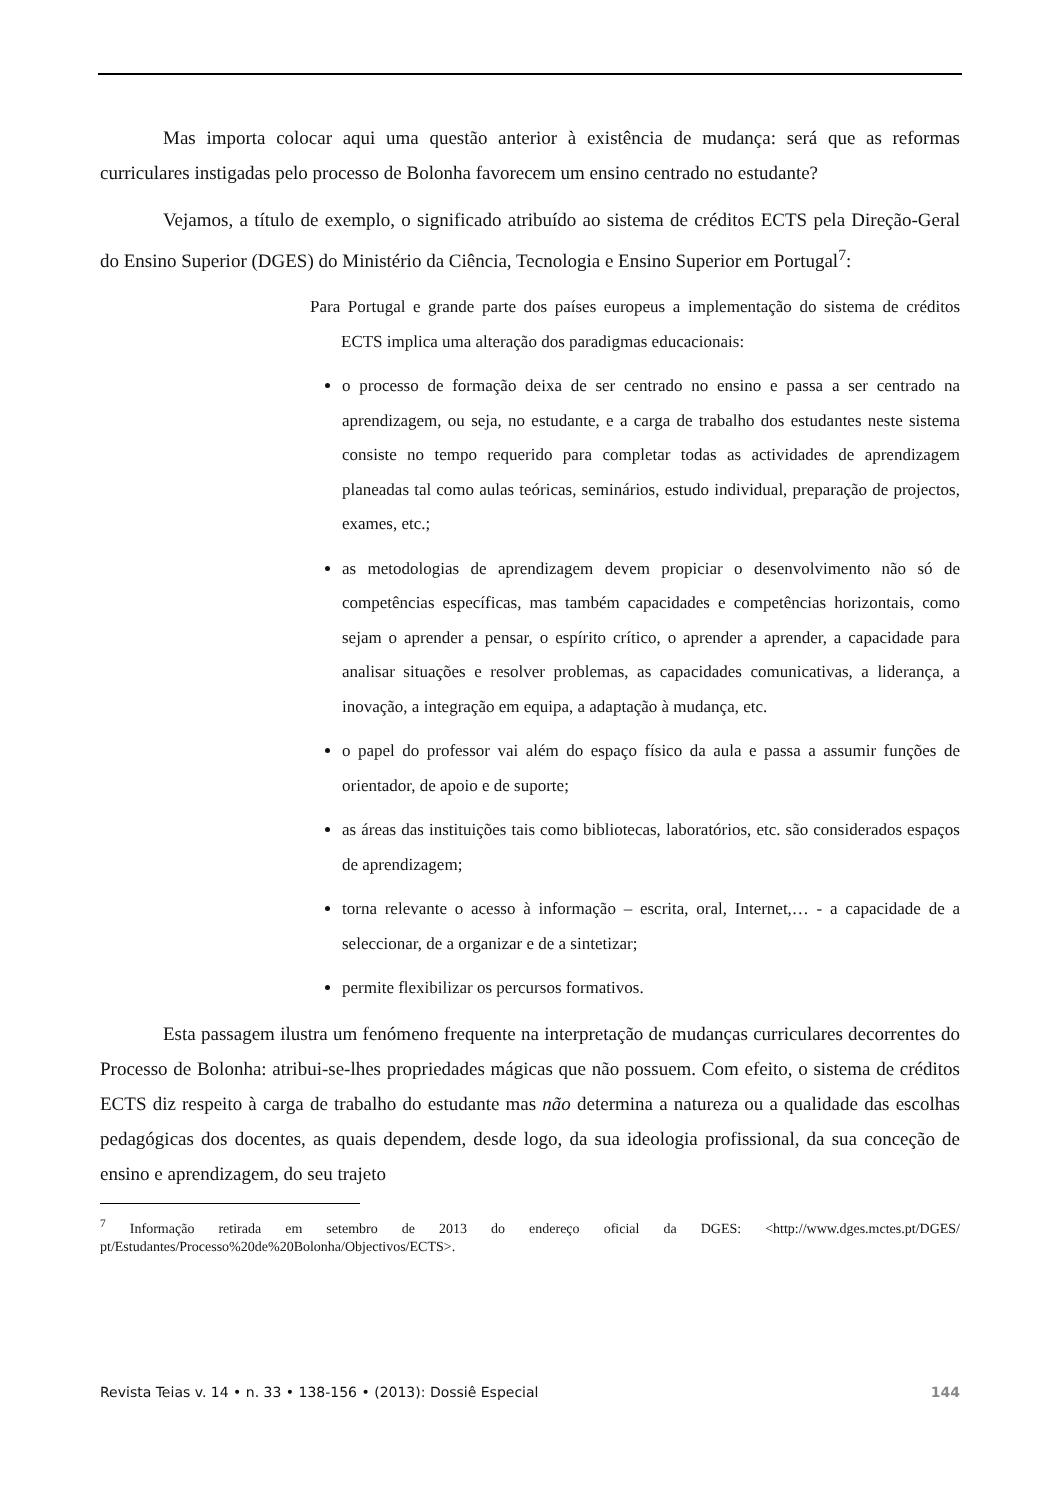Mas importa colocar aqui uma questão anterior à existência de mudança: será que as reformas curriculares instigadas pelo processo de Bolonha favorecem um ensino centrado no estudante?
Vejamos, a título de exemplo, o significado atribuído ao sistema de créditos ECTS pela Direção-Geral do Ensino Superior (DGES) do Ministério da Ciência, Tecnologia e Ensino Superior em Portugal<sup>7</sup>:
Para Portugal e grande parte dos países europeus a implementação do sistema de créditos ECTS implica uma alteração dos paradigmas educacionais:
o processo de formação deixa de ser centrado no ensino e passa a ser centrado na aprendizagem, ou seja, no estudante, e a carga de trabalho dos estudantes neste sistema consiste no tempo requerido para completar todas as actividades de aprendizagem planeadas tal como aulas teóricas, seminários, estudo individual, preparação de projectos, exames, etc.;
as metodologias de aprendizagem devem propiciar o desenvolvimento não só de competências específicas, mas também capacidades e competências horizontais, como sejam o aprender a pensar, o espírito crítico, o aprender a aprender, a capacidade para analisar situações e resolver problemas, as capacidades comunicativas, a liderança, a inovação, a integração em equipa, a adaptação à mudança, etc.
o papel do professor vai além do espaço físico da aula e passa a assumir funções de orientador, de apoio e de suporte;
as áreas das instituições tais como bibliotecas, laboratórios, etc. são considerados espaços de aprendizagem;
torna relevante o acesso à informação – escrita, oral, Internet,… - a capacidade de a seleccionar, de a organizar e de a sintetizar;
permite flexibilizar os percursos formativos.
Esta passagem ilustra um fenómeno frequente na interpretação de mudanças curriculares decorrentes do Processo de Bolonha: atribui-se-lhes propriedades mágicas que não possuem. Com efeito, o sistema de créditos ECTS diz respeito à carga de trabalho do estudante mas não determina a natureza ou a qualidade das escolhas pedagógicas dos docentes, as quais dependem, desde logo, da sua ideologia profissional, da sua conceção de ensino e aprendizagem, do seu trajeto
<sup>7</sup> Informação retirada em setembro de 2013 do endereço oficial da DGES: <http://www.dges.mctes.pt/DGES/ pt/Estudantes/Processo%20de%20Bolonha/Objectivos/ECTS>.
Revista Teias v. 14 • n. 33 • 138-156 • (2013): Dossiê Especial 144